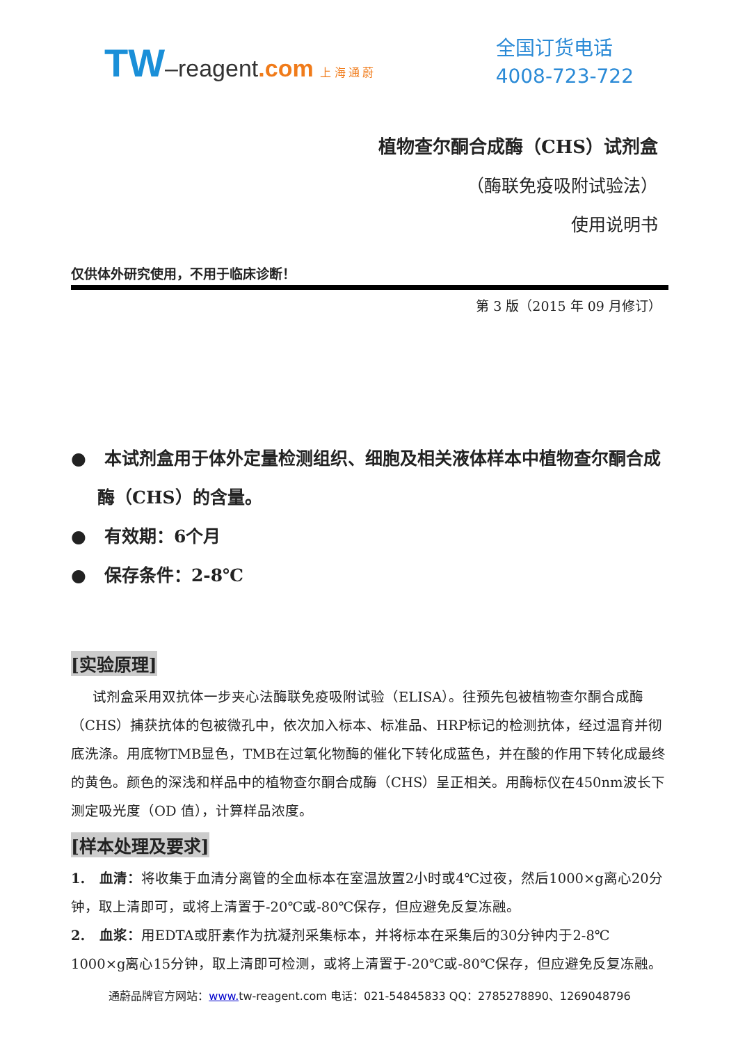TW–reagent.com 上 海 通 蔚
全国订货电话
4008-723-722
植物查尔酮合成酶（CHS）试剂盒
（酶联免疫吸附试验法）
使用说明书
仅供体外研究使用，不用于临床诊断！
第 3 版（2015 年 09 月修订）
● 本试剂盒用于体外定量检测组织、细胞及相关液体样本中植物查尔酮合成酶（CHS）的含量。
● 有效期：6个月
● 保存条件：2-8℃
[实验原理]
试剂盒采用双抗体一步夹心法酶联免疫吸附试验（ELISA）。往预先包被植物查尔酮合成酶（CHS）捕获抗体的包被微孔中，依次加入标本、标准品、HRP标记的检测抗体，经过温育并彻底洗涤。用底物TMB显色，TMB在过氧化物酶的催化下转化成蓝色，并在酸的作用下转化成最终的黄色。颜色的深浅和样品中的植物查尔酮合成酶（CHS）呈正相关。用酶标仪在450nm波长下测定吸光度（OD 值），计算样品浓度。
[样本处理及要求]
1. 血清：将收集于血清分离管的全血标本在室温放置2小时或4℃过夜，然后1000×g离心20分钟，取上清即可，或将上清置于-20℃或-80℃保存，但应避免反复冻融。
2. 血浆：用EDTA或肝素作为抗凝剂采集标本，并将标本在采集后的30分钟内于2-8℃ 1000×g离心15分钟，取上清即可检测，或将上清置于-20℃或-80℃保存，但应避免反复冻融。
通蔚品牌官方网站：www. tw-reagent.com 电话：021-54845833 QQ：2785278890、1269048796